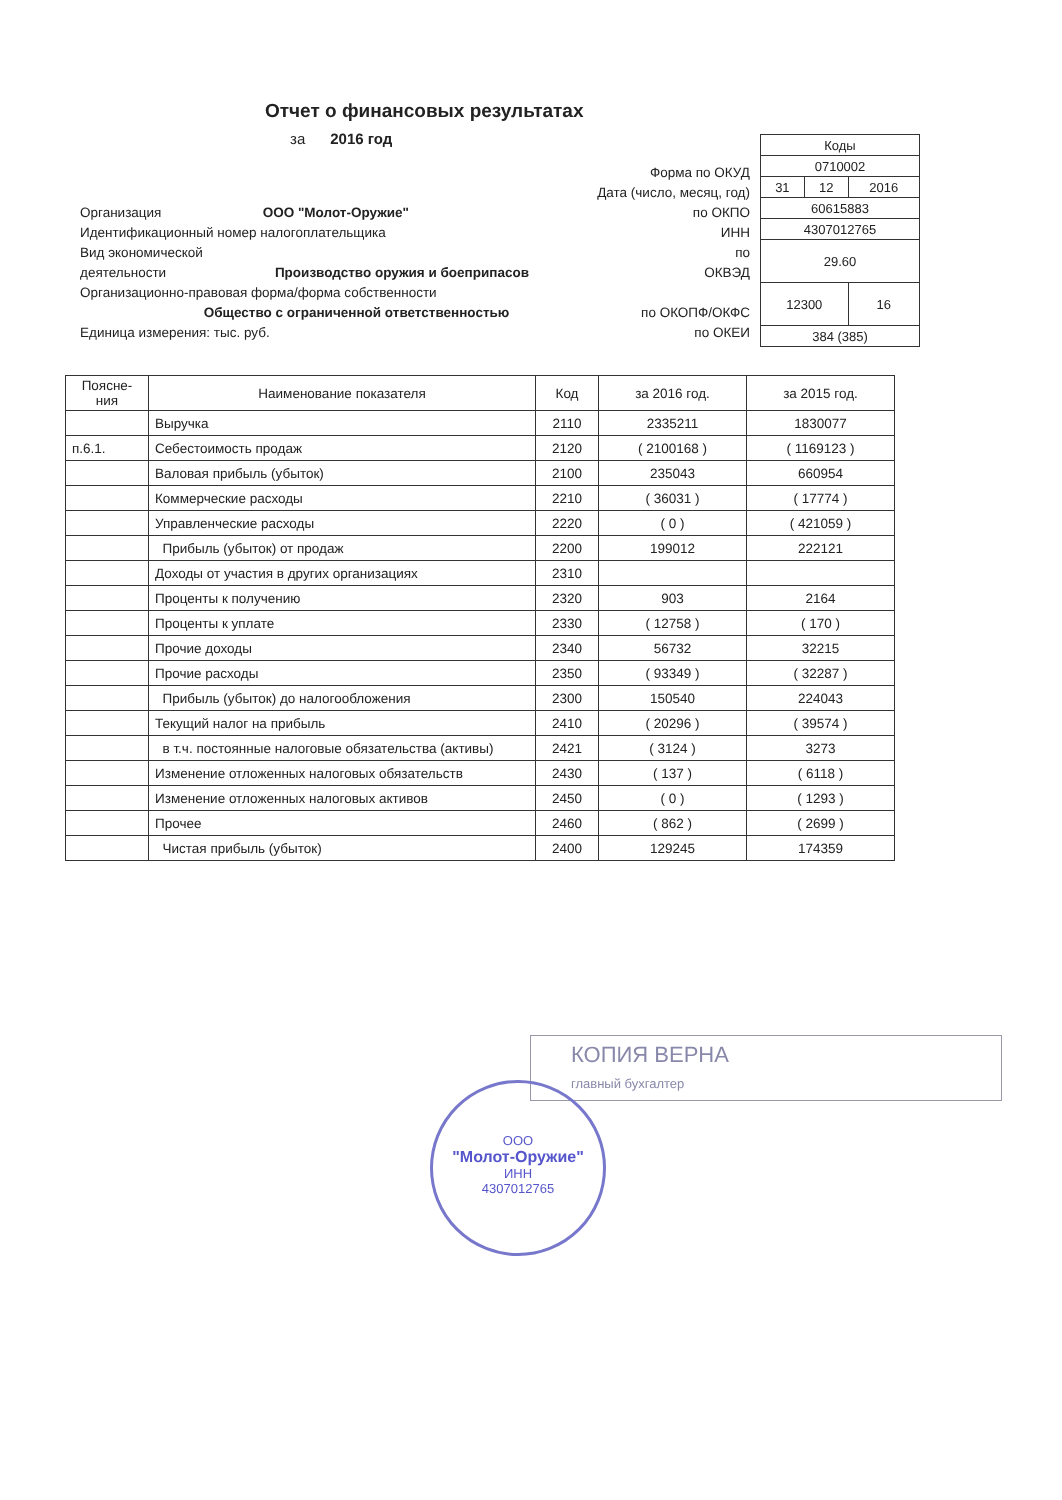Отчет о финансовых результатах
за 2016 год
Форма по ОКУД
Дата (число, месяц, год)
Организация ООО "Молот-Оружие" по ОКПО
Идентификационный номер налогоплательщика ИНН
Вид экономической по
деятельности Производство оружия и боеприпасов ОКВЭД
Организационно-правовая форма/форма собственности
Общество с ограниченной ответственностью по ОКОПФ/ОКФС
Единица измерения: тыс. руб. по ОКЕИ
| Коды | | |
| 0710002 | | |
| 31 | 12 | 2016 |
| 60615883 | | |
| 4307012765 | | |
| 29.60 | | |
| 12300 | | 16 |
| 384 (385) | | |
| Поясне- ния | Наименование показателя | Код | за 2016 год. | за 2015 год. |
| --- | --- | --- | --- | --- |
| | Выручка | 2110 | 2335211 | 1830077 |
| п.6.1. | Себестоимость продаж | 2120 | ( 2100168 ) | ( 1169123 ) |
| | Валовая прибыль (убыток) | 2100 | 235043 | 660954 |
| | Коммерческие расходы | 2210 | ( 36031 ) | ( 17774 ) |
| | Управленческие расходы | 2220 | ( 0 ) | ( 421059 ) |
| | Прибыль (убыток) от продаж | 2200 | 199012 | 222121 |
| | Доходы от участия в других организациях | 2310 | | |
| | Проценты к получению | 2320 | 903 | 2164 |
| | Проценты к уплате | 2330 | ( 12758 ) | ( 170 ) |
| | Прочие доходы | 2340 | 56732 | 32215 |
| | Прочие расходы | 2350 | ( 93349 ) | ( 32287 ) |
| | Прибыль (убыток) до налогообложения | 2300 | 150540 | 224043 |
| | Текущий налог на прибыль | 2410 | ( 20296 ) | ( 39574 ) |
| | в т.ч. постоянные налоговые обязательства (активы) | 2421 | ( 3124 ) | 3273 |
| | Изменение отложенных налоговых обязательств | 2430 | ( 137 ) | ( 6118 ) |
| | Изменение отложенных налоговых активов | 2450 | ( 0 ) | ( 1293 ) |
| | Прочее | 2460 | ( 862 ) | ( 2699 ) |
| | Чистая прибыль (убыток) | 2400 | 129245 | 174359 |
КОПИЯ ВЕРНА
главный бухгалтер
ООО
"Молот-Оружие"
ИНН
4307012765